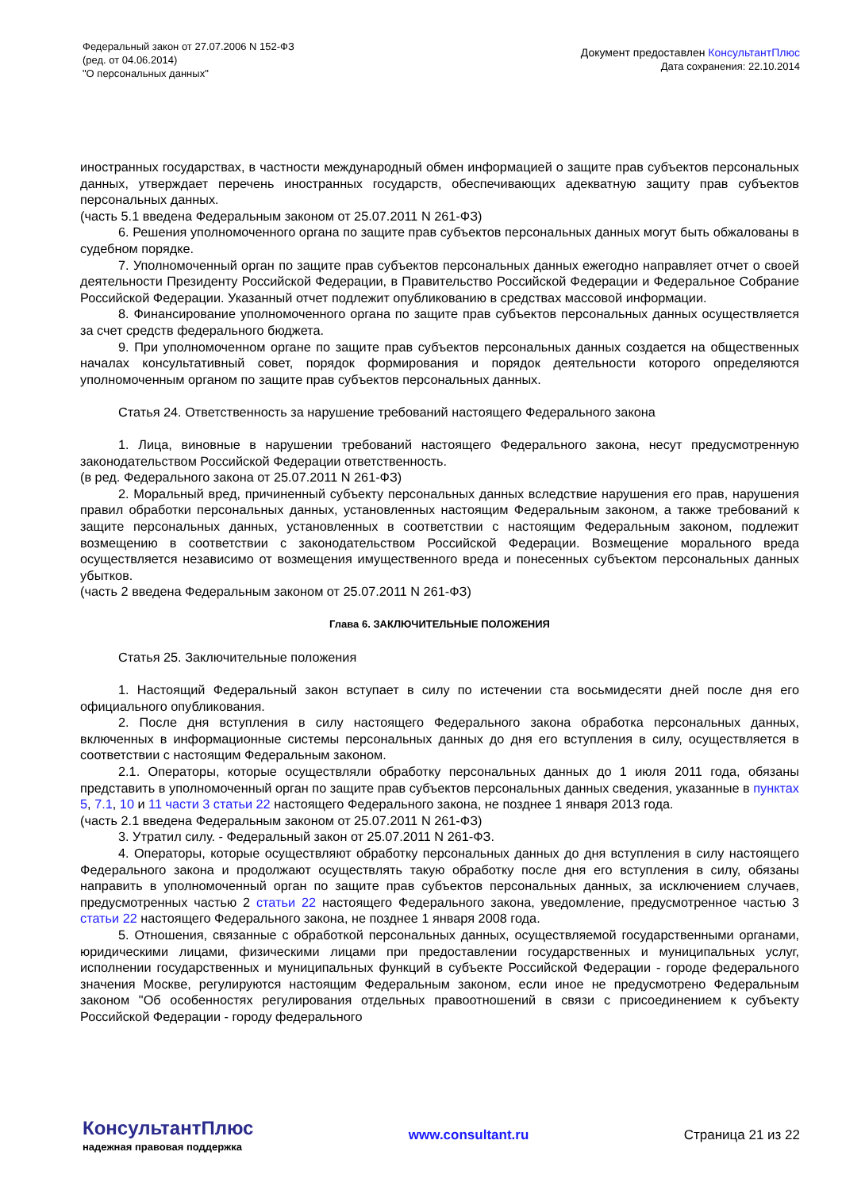Федеральный закон от 27.07.2006 N 152-ФЗ
(ред. от 04.06.2014)
"О персональных данных"
Документ предоставлен КонсультантПлюс
Дата сохранения: 22.10.2014
иностранных государствах, в частности международный обмен информацией о защите прав субъектов персональных данных, утверждает перечень иностранных государств, обеспечивающих адекватную защиту прав субъектов персональных данных.
(часть 5.1 введена Федеральным законом от 25.07.2011 N 261-ФЗ)
6. Решения уполномоченного органа по защите прав субъектов персональных данных могут быть обжалованы в судебном порядке.
7. Уполномоченный орган по защите прав субъектов персональных данных ежегодно направляет отчет о своей деятельности Президенту Российской Федерации, в Правительство Российской Федерации и Федеральное Собрание Российской Федерации. Указанный отчет подлежит опубликованию в средствах массовой информации.
8. Финансирование уполномоченного органа по защите прав субъектов персональных данных осуществляется за счет средств федерального бюджета.
9. При уполномоченном органе по защите прав субъектов персональных данных создается на общественных началах консультативный совет, порядок формирования и порядок деятельности которого определяются уполномоченным органом по защите прав субъектов персональных данных.
Статья 24. Ответственность за нарушение требований настоящего Федерального закона
1. Лица, виновные в нарушении требований настоящего Федерального закона, несут предусмотренную законодательством Российской Федерации ответственность.
(в ред. Федерального закона от 25.07.2011 N 261-ФЗ)
2. Моральный вред, причиненный субъекту персональных данных вследствие нарушения его прав, нарушения правил обработки персональных данных, установленных настоящим Федеральным законом, а также требований к защите персональных данных, установленных в соответствии с настоящим Федеральным законом, подлежит возмещению в соответствии с законодательством Российской Федерации. Возмещение морального вреда осуществляется независимо от возмещения имущественного вреда и понесенных субъектом персональных данных убытков.
(часть 2 введена Федеральным законом от 25.07.2011 N 261-ФЗ)
Глава 6. ЗАКЛЮЧИТЕЛЬНЫЕ ПОЛОЖЕНИЯ
Статья 25. Заключительные положения
1. Настоящий Федеральный закон вступает в силу по истечении ста восьмидесяти дней после дня его официального опубликования.
2. После дня вступления в силу настоящего Федерального закона обработка персональных данных, включенных в информационные системы персональных данных до дня его вступления в силу, осуществляется в соответствии с настоящим Федеральным законом.
2.1. Операторы, которые осуществляли обработку персональных данных до 1 июля 2011 года, обязаны представить в уполномоченный орган по защите прав субъектов персональных данных сведения, указанные в пунктах 5, 7.1, 10 и 11 части 3 статьи 22 настоящего Федерального закона, не позднее 1 января 2013 года.
(часть 2.1 введена Федеральным законом от 25.07.2011 N 261-ФЗ)
3. Утратил силу. - Федеральный закон от 25.07.2011 N 261-ФЗ.
4. Операторы, которые осуществляют обработку персональных данных до дня вступления в силу настоящего Федерального закона и продолжают осуществлять такую обработку после дня его вступления в силу, обязаны направить в уполномоченный орган по защите прав субъектов персональных данных, за исключением случаев, предусмотренных частью 2 статьи 22 настоящего Федерального закона, уведомление, предусмотренное частью 3 статьи 22 настоящего Федерального закона, не позднее 1 января 2008 года.
5. Отношения, связанные с обработкой персональных данных, осуществляемой государственными органами, юридическими лицами, физическими лицами при предоставлении государственных и муниципальных услуг, исполнении государственных и муниципальных функций в субъекте Российской Федерации - городе федерального значения Москве, регулируются настоящим Федеральным законом, если иное не предусмотрено Федеральным законом "Об особенностях регулирования отдельных правоотношений в связи с присоединением к субъекту Российской Федерации - городу федерального
КонсультантПлюс
надежная правовая поддержка
www.consultant.ru Страница 21 из 22